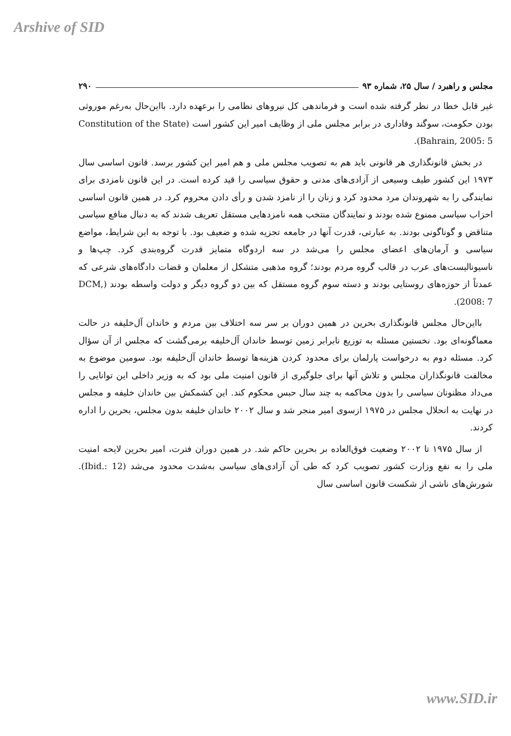Arshive of SID
مجلس و راهبرد / سال ۲۵، شماره ۹۳ ۲۹۰
غیر قابل خطا در نظر گرفته شده است و فرماندهی کل نیروهای نظامی را برعهده دارد. بااین‌حال به‌رغم موروثی بودن حکومت، سوگند وفاداری در برابر مجلس ملی از وظایف امیر این کشور است (Constitution of the State Bahrain, 2005: 5).
در بخش قانونگذاری هر قانونی باید هم به تصویب مجلس ملی و هم امیر این کشور برسد. قانون اساسی سال ۱۹۷۳ این کشور طیف وسیعی از آزادی‌های مدنی و حقوق سیاسی را قید کرده است. در این قانون نامزدی برای نمایندگی را به شهروندان مرد محدود کرد و زنان را از نامزد شدن و رأی دادن محروم کرد. در همین قانون اساسی احزاب سیاسی ممنوع شده بودند و نمایندگان منتخب همه نامزدهایی مستقل تعریف شدند که به دنبال منافع سیاسی متناقض و گوناگونی بودند. به عبارتی، قدرت آنها در جامعه تجزیه شده و ضعیف بود. با توجه به این شرایط، مواضع سیاسی و آرمان‌های اعضای مجلس را می‌شد در سه اردوگاه متمایز قدرت گروه‌بندی کرد. چپ‌ها و ناسیونالیست‌های عرب در قالب گروه مردم بودند؛ گروه مذهبی متشکل از معلمان و قضات دادگاه‌های شرعی که عمدتاً از حوزه‌های روستایی بودند و دسته سوم گروه مستقل که بین دو گروه دیگر و دولت واسطه بودند (DCM, 2008: 7).
بااین‌حال مجلس قانونگذاری بحرین در همین دوران بر سر سه اختلاف بین مردم و خاندان آل‌خلیفه در حالت معماگونه‌ای بود. نخستین مسئله به توزیع نابرابر زمین توسط خاندان آل‌خلیفه برمی‌گشت که مجلس از آن سؤال کرد. مسئله دوم به درخواست پارلمان برای محدود کردن هزینه‌ها توسط خاندان آل‌خلیفه بود. سومین موضوع به مخالفت قانونگذاران مجلس و تلاش آنها برای جلوگیری از قانون امنیت ملی بود که به وزیر داخلی این توانایی را می‌داد مظنونان سیاسی را بدون محاکمه به چند سال حبس محکوم کند. این کشمکش بین خاندان خلیفه و مجلس در نهایت به انحلال مجلس در ۱۹۷۵ ازسوی امیر منجر شد و سال ۲۰۰۲ خاندان خلیفه بدون مجلس، بحرین را اداره کردند.
از سال ۱۹۷۵ تا ۲۰۰۲ وضعیت فوق‌العاده بر بحرین حاکم شد. در همین دوران فترت، امیر بحرین لایحه امنیت ملی را به نفع وزارت کشور تصویب کرد که طی آن آزادی‌های سیاسی به‌شدت محدود می‌شد (Ibid.: 12). شورش‌های ناشی از شکست قانون اساسی سال
www.SID.ir